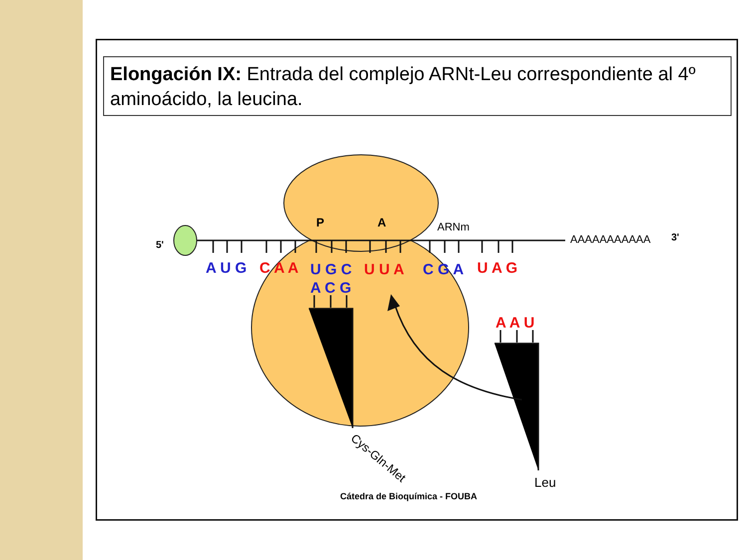Elongación IX: Entrada del complejo ARNt-Leu correspondiente al 4º aminoácido, la leucina.
5'
P
A
ARNm
AAAAAAAAAAA
3'
A U G
C A A
U G C
U U A
C G A
U A G
A C G
A A U
Cys-Gln-Met
Leu
Cátedra de Bioquímica - FOUBA